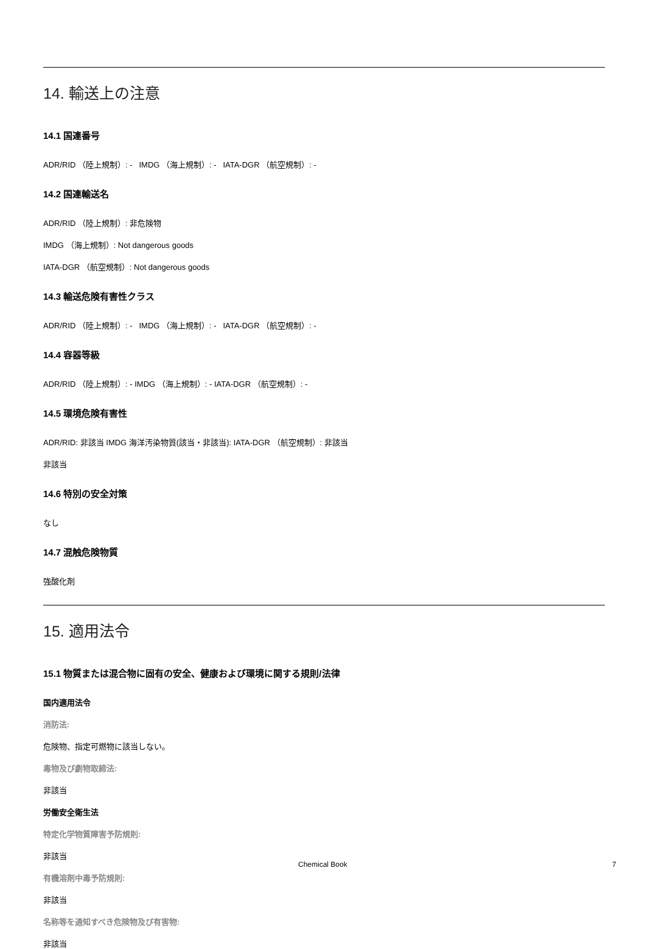14. 輸送上の注意
14.1 国連番号
ADR/RID （陸上規制）: - IMDG （海上規制）: - IATA-DGR （航空規制）: -
14.2 国連輸送名
ADR/RID （陸上規制）: 非危険物
IMDG （海上規制）: Not dangerous goods
IATA-DGR （航空規制）: Not dangerous goods
14.3 輸送危険有害性クラス
ADR/RID （陸上規制）: - IMDG （海上規制）: - IATA-DGR （航空規制）: -
14.4 容器等級
ADR/RID （陸上規制）: - IMDG （海上規制）: - IATA-DGR （航空規制）: -
14.5 環境危険有害性
ADR/RID: 非該当 IMDG 海洋汚染物質(該当・非該当): IATA-DGR （航空規制）: 非該当
非該当
14.6 特別の安全対策
なし
14.7 混触危険物質
強酸化剤
15. 適用法令
15.1 物質または混合物に固有の安全、健康および環境に関する規則/法律
国内適用法令
消防法:
危険物、指定可燃物に該当しない。
毒物及び劇物取締法:
非該当
労働安全衛生法
特定化学物質障害予防規則:
非該当
有機溶剤中毒予防規則:
非該当
名称等を通知すべき危険物及び有害物:
非該当
Chemical Book 7